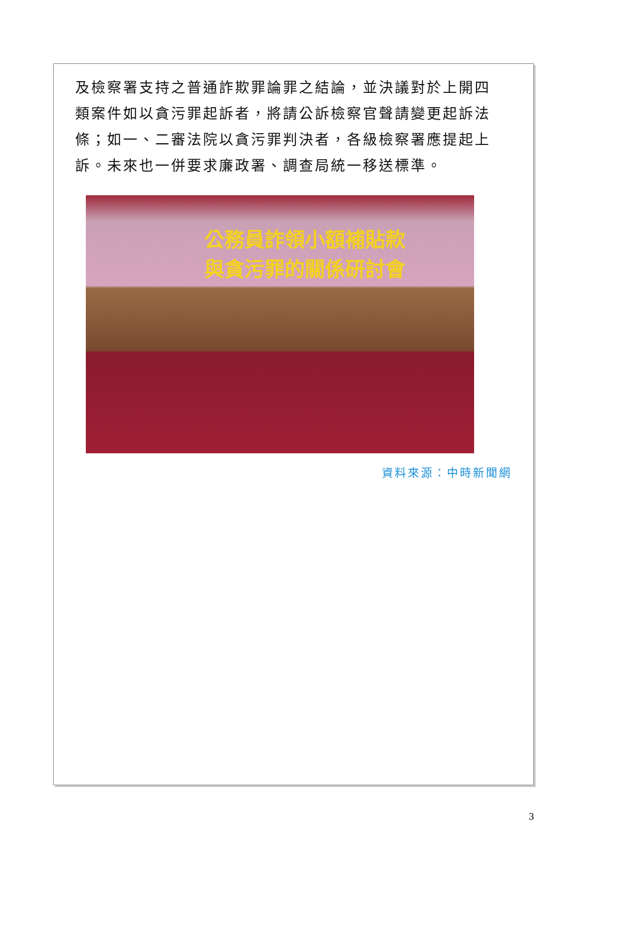及檢察署支持之普通詐欺罪論罪之結論，並決議對於上開四類案件如以貪污罪起訴者，將請公訴檢察官聲請變更起訴法條；如一、二審法院以貪污罪判決者，各級檢察署應提起上訴。未來也一併要求廉政署、調查局統一移送標準。
公務員詐領小額補貼款
與貪污罪的關係研討會
資料來源：中時新聞網
3